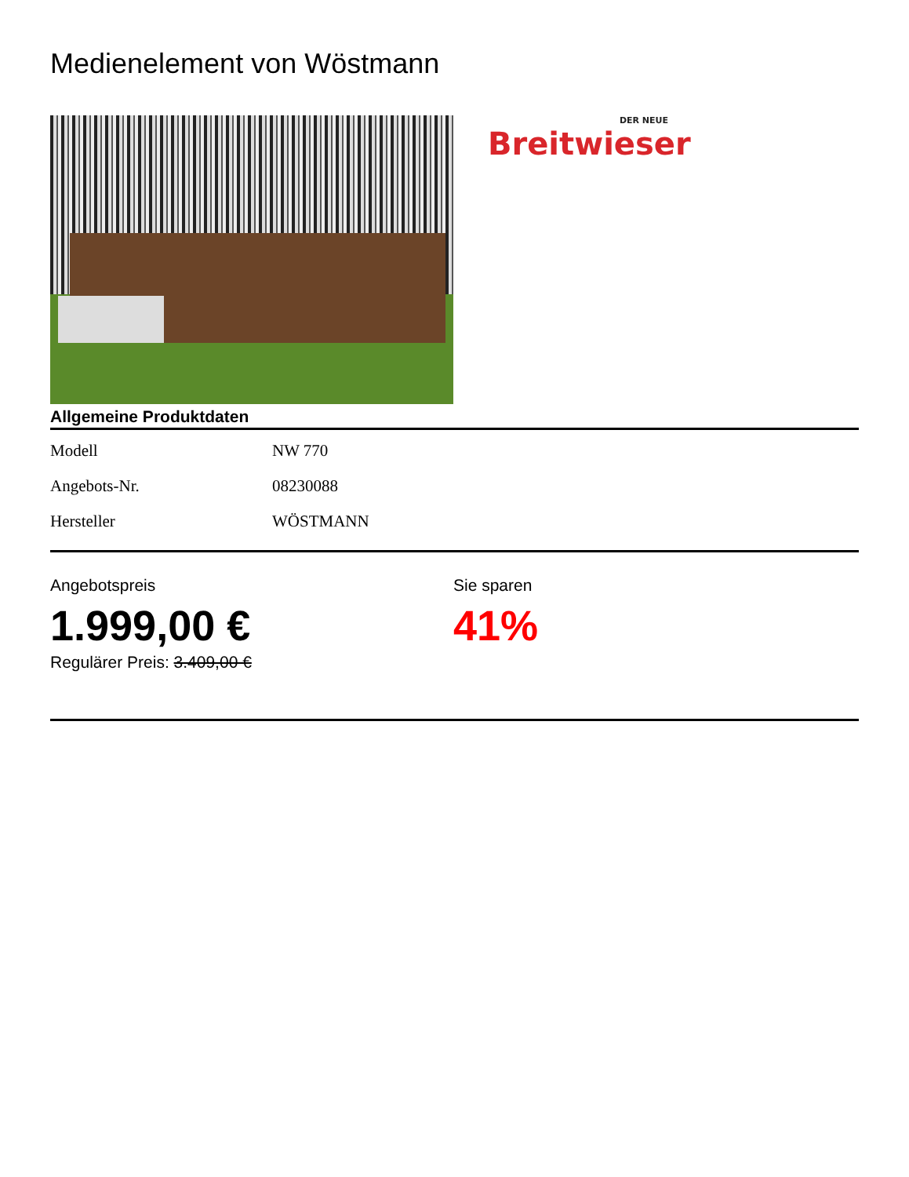Medienelement von Wöstmann
DER NEUE
Breitwieser
Allgemeine Produktdaten
| Modell | NW 770 |
| Angebots-Nr. | 08230088 |
| Hersteller | WÖSTMANN |
Angebotspreis
1.999,00 €
Regulärer Preis: 3.409,00 €
Sie sparen
41%